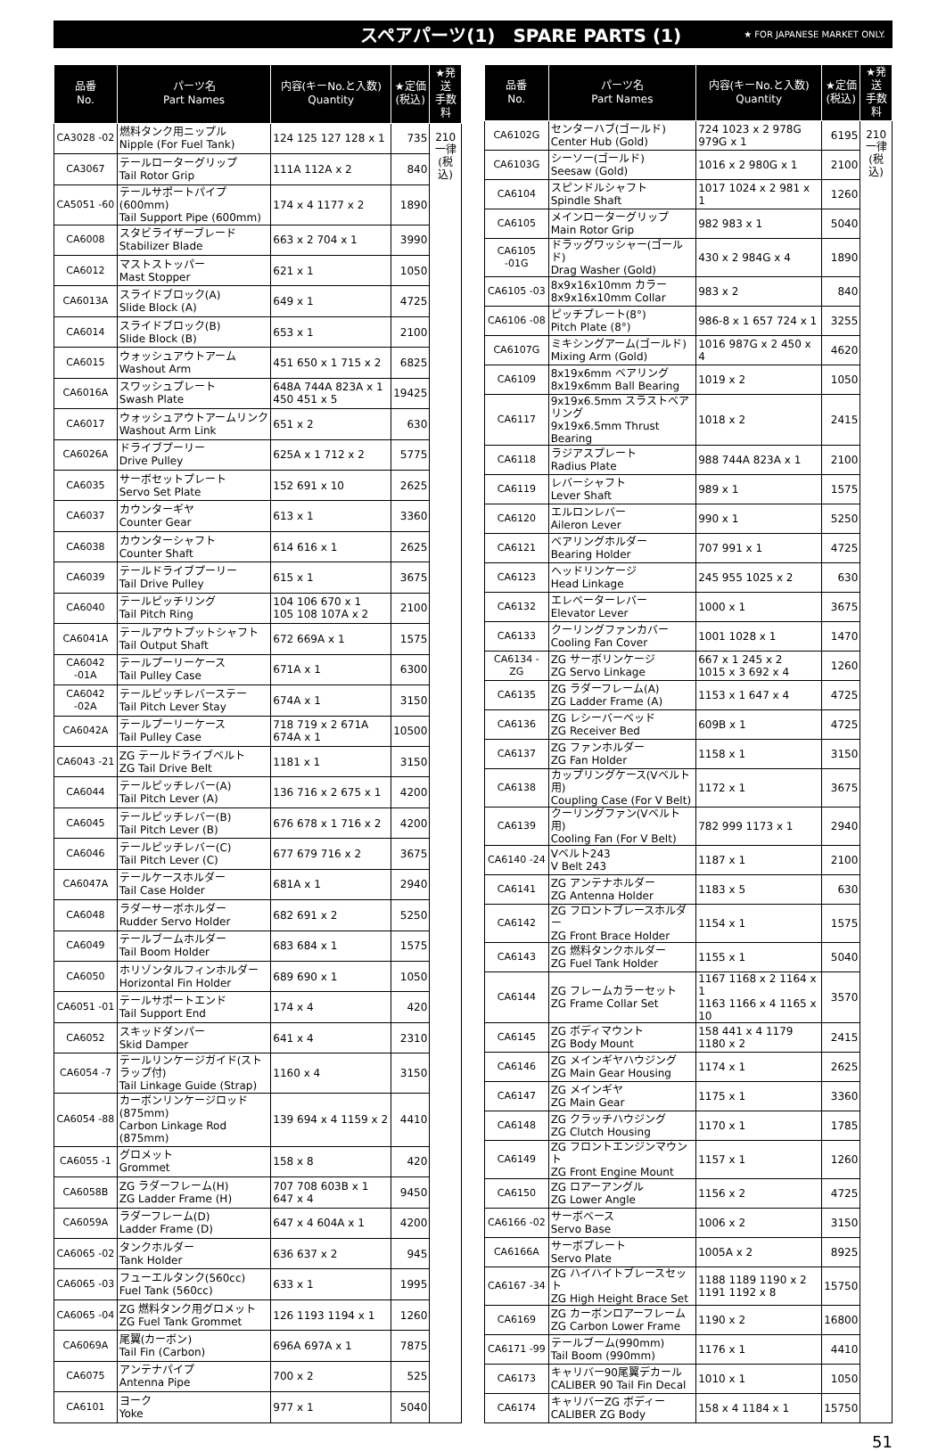スペアパーツ(1)　SPARE PARTS (1) ★ FOR JAPANESE MARKET ONLY.
| 品番 No. | パーツ名 Part Names | 内容(キーNo.と入数) Quantity | ★定価 (税込) | ★発送 手数料 |
| --- | --- | --- | --- | --- |
| CA3028 -02 | 燃料タンク用ニップル Nipple (For Fuel Tank) | 124 125 127 128 x 1 | 735 | 210 一律 (税込) |
| CA3067 | テールローターグリップ Tail Rotor Grip | 111A 112A x 2 | 840 | |
| CA5051 -60 | テールサポートパイプ(600mm) Tail Support Pipe (600mm) | 174 x 4 1177 x 2 | 1890 | |
| CA6008 | スタビライザーブレード Stabilizer Blade | 663 x 2 704 x 1 | 3990 | |
| CA6012 | マストストッパー Mast Stopper | 621 x 1 | 1050 | |
| CA6013A | スライドブロック(A) Slide Block (A) | 649 x 1 | 4725 | |
| CA6014 | スライドブロック(B) Slide Block (B) | 653 x 1 | 2100 | |
| CA6015 | ウォッシュアウトアーム Washout Arm | 451 650 x 1 715 x 2 | 6825 | |
| CA6016A | スワッシュプレート Swash Plate | 648A 744A 823A x 1 450 451 x 5 | 19425 | |
| CA6017 | ウォッシュアウトアームリンク Washout Arm Link | 651 x 2 | 630 | |
| CA6026A | ドライブプーリー Drive Pulley | 625A x 1 712 x 2 | 5775 | |
| CA6035 | サーボセットプレート Servo Set Plate | 152 691 x 10 | 2625 | |
| CA6037 | カウンターギヤ Counter Gear | 613 x 1 | 3360 | |
| CA6038 | カウンターシャフト Counter Shaft | 614 616 x 1 | 2625 | |
| CA6039 | テールドライブプーリー Tail Drive Pulley | 615 x 1 | 3675 | |
| CA6040 | テールピッチリング Tail Pitch Ring | 104 106 670 x 1 105 108 107A x 2 | 2100 | |
| CA6041A | テールアウトプットシャフト Tail Output Shaft | 672 669A x 1 | 1575 | |
| CA6042 -01A | テールプーリーケース Tail Pulley Case | 671A x 1 | 6300 | |
| CA6042 -02A | テールピッチレバーステー Tail Pitch Lever Stay | 674A x 1 | 3150 | |
| CA6042A | テールプーリーケース Tail Pulley Case | 718 719 x 2 671A 674A x 1 | 10500 | |
| CA6043 -21 | ZG テールドライブベルト ZG Tail Drive Belt | 1181 x 1 | 3150 | |
| CA6044 | テールピッチレバー(A) Tail Pitch Lever (A) | 136 716 x 2 675 x 1 | 4200 | |
| CA6045 | テールピッチレバー(B) Tail Pitch Lever (B) | 676 678 x 1 716 x 2 | 4200 | |
| CA6046 | テールピッチレバー(C) Tail Pitch Lever (C) | 677 679 716 x 2 | 3675 | |
| CA6047A | テールケースホルダー Tail Case Holder | 681A x 1 | 2940 | |
| CA6048 | ラダーサーボホルダー Rudder Servo Holder | 682 691 x 2 | 5250 | |
| CA6049 | テールブームホルダー Tail Boom Holder | 683 684 x 1 | 1575 | |
| CA6050 | ホリゾンタルフィンホルダー Horizontal Fin Holder | 689 690 x 1 | 1050 | |
| CA6051 -01 | テールサポートエンド Tail Support End | 174 x 4 | 420 | |
| CA6052 | スキッドダンパー Skid Damper | 641 x 4 | 2310 | |
| CA6054 -7 | テールリンケージガイド(ストラップ付) Tail Linkage Guide (Strap) | 1160 x 4 | 3150 | |
| CA6054 -88 | カーボンリンケージロッド(875mm) Carbon Linkage Rod (875mm) | 139 694 x 4 1159 x 2 | 4410 | |
| CA6055 -1 | グロメット Grommet | 158 x 8 | 420 | |
| CA6058B | ZG ラダーフレーム(H) ZG Ladder Frame (H) | 707 708 603B x 1 647 x 4 | 9450 | |
| CA6059A | ラダーフレーム(D) Ladder Frame (D) | 647 x 4 604A x 1 | 4200 | |
| CA6065 -02 | タンクホルダー Tank Holder | 636 637 x 2 | 945 | |
| CA6065 -03 | フューエルタンク(560cc) Fuel Tank (560cc) | 633 x 1 | 1995 | |
| CA6065 -04 | ZG 燃料タンク用グロメット ZG Fuel Tank Grommet | 126 1193 1194 x 1 | 1260 | |
| CA6069A | 尾翼(カーボン) Tail Fin (Carbon) | 696A 697A x 1 | 7875 | |
| CA6075 | アンテナパイプ Antenna Pipe | 700 x 2 | 525 | |
| CA6101 | ヨーク Yoke | 977 x 1 | 5040 | |
| 品番 No. | パーツ名 Part Names | 内容(キーNo.と入数) Quantity | ★定価 (税込) | ★発送 手数料 |
| --- | --- | --- | --- | --- |
| CA6102G | センターハブ(ゴールド) Center Hub (Gold) | 724 1023 x 2 978G 979G x 1 | 6195 | 210 一律 (税込) |
| CA6103G | シーソー(ゴールド) Seesaw (Gold) | 1016 x 2 980G x 1 | 2100 | |
| CA6104 | スピンドルシャフト Spindle Shaft | 1017 1024 x 2 981 x 1 | 1260 | |
| CA6105 | メインローターグリップ Main Rotor Grip | 982 983 x 1 | 5040 | |
| CA6105 -01G | ドラッグワッシャー(ゴールド) Drag Washer (Gold) | 430 x 2 984G x 4 | 1890 | |
| CA6105 -03 | 8x9x16x10mm カラー 8x9x16x10mm Collar | 983 x 2 | 840 | |
| CA6106 -08 | ピッチプレート(8°) Pitch Plate (8°) | 986-8 x 1 657 724 x 1 | 3255 | |
| CA6107G | ミキシングアーム(ゴールド) Mixing Arm (Gold) | 1016 987G x 2 450 x 4 | 4620 | |
| CA6109 | 8x19x6mm ベアリング 8x19x6mm Ball Bearing | 1019 x 2 | 1050 | |
| CA6117 | 9x19x6.5mm スラストベアリング 9x19x6.5mm Thrust Bearing | 1018 x 2 | 2415 | |
| CA6118 | ラジアスプレート Radius Plate | 988 744A 823A x 1 | 2100 | |
| CA6119 | レバーシャフト Lever Shaft | 989 x 1 | 1575 | |
| CA6120 | エルロンレバー Aileron Lever | 990 x 1 | 5250 | |
| CA6121 | ベアリングホルダー Bearing Holder | 707 991 x 1 | 4725 | |
| CA6123 | ヘッドリンケージ Head Linkage | 245 955 1025 x 2 | 630 | |
| CA6132 | エレベーターレバー Elevator Lever | 1000 x 1 | 3675 | |
| CA6133 | クーリングファンカバー Cooling Fan Cover | 1001 1028 x 1 | 1470 | |
| CA6134 -ZG | ZG サーボリンケージ ZG Servo Linkage | 667 x 1 245 x 2 1015 x 3 692 x 4 | 1260 | |
| CA6135 | ZG ラダーフレーム(A) ZG Ladder Frame (A) | 1153 x 1 647 x 4 | 4725 | |
| CA6136 | ZG レシーバーベッド ZG Receiver Bed | 609B x 1 | 4725 | |
| CA6137 | ZG ファンホルダー ZG Fan Holder | 1158 x 1 | 3150 | |
| CA6138 | カップリングケース(Vベルト用) Coupling Case (For V Belt) | 1172 x 1 | 3675 | |
| CA6139 | クーリングファン(Vベルト用) Cooling Fan (For V Belt) | 782 999 1173 x 1 | 2940 | |
| CA6140 -24 | Vベルト243 V Belt 243 | 1187 x 1 | 2100 | |
| CA6141 | ZG アンテナホルダー ZG Antenna Holder | 1183 x 5 | 630 | |
| CA6142 | ZG フロントブレースホルダー ZG Front Brace Holder | 1154 x 1 | 1575 | |
| CA6143 | ZG 燃料タンクホルダー ZG Fuel Tank Holder | 1155 x 1 | 5040 | |
| CA6144 | ZG フレームカラーセット ZG Frame Collar Set | 1167 1168 x 2 1164 x 1 1163 1166 x 4 1165 x 10 | 3570 | |
| CA6145 | ZG ボディマウント ZG Body Mount | 158 441 x 4 1179 1180 x 2 | 2415 | |
| CA6146 | ZG メインギヤハウジング ZG Main Gear Housing | 1174 x 1 | 2625 | |
| CA6147 | ZG メインギヤ ZG Main Gear | 1175 x 1 | 3360 | |
| CA6148 | ZG クラッチハウジング ZG Clutch Housing | 1170 x 1 | 1785 | |
| CA6149 | ZG フロントエンジンマウント ZG Front Engine Mount | 1157 x 1 | 1260 | |
| CA6150 | ZG ロアーアングル ZG Lower Angle | 1156 x 2 | 4725 | |
| CA6166 -02 | サーボベース Servo Base | 1006 x 2 | 3150 | |
| CA6166A | サーボプレート Servo Plate | 1005A x 2 | 8925 | |
| CA6167 -34 | ZG ハイハイトブレースセット ZG High Height Brace Set | 1188 1189 1190 x 2 1191 1192 x 8 | 15750 | |
| CA6169 | ZG カーボンロアーフレーム ZG Carbon Lower Frame | 1190 x 2 | 16800 | |
| CA6171 -99 | テールブーム(990mm) Tail Boom (990mm) | 1176 x 1 | 4410 | |
| CA6173 | キャリバー90尾翼デカール CALIBER 90 Tail Fin Decal | 1010 x 1 | 1050 | |
| CA6174 | キャリバーZG ボディー CALIBER ZG Body | 158 x 4 1184 x 1 | 15750 | |
51